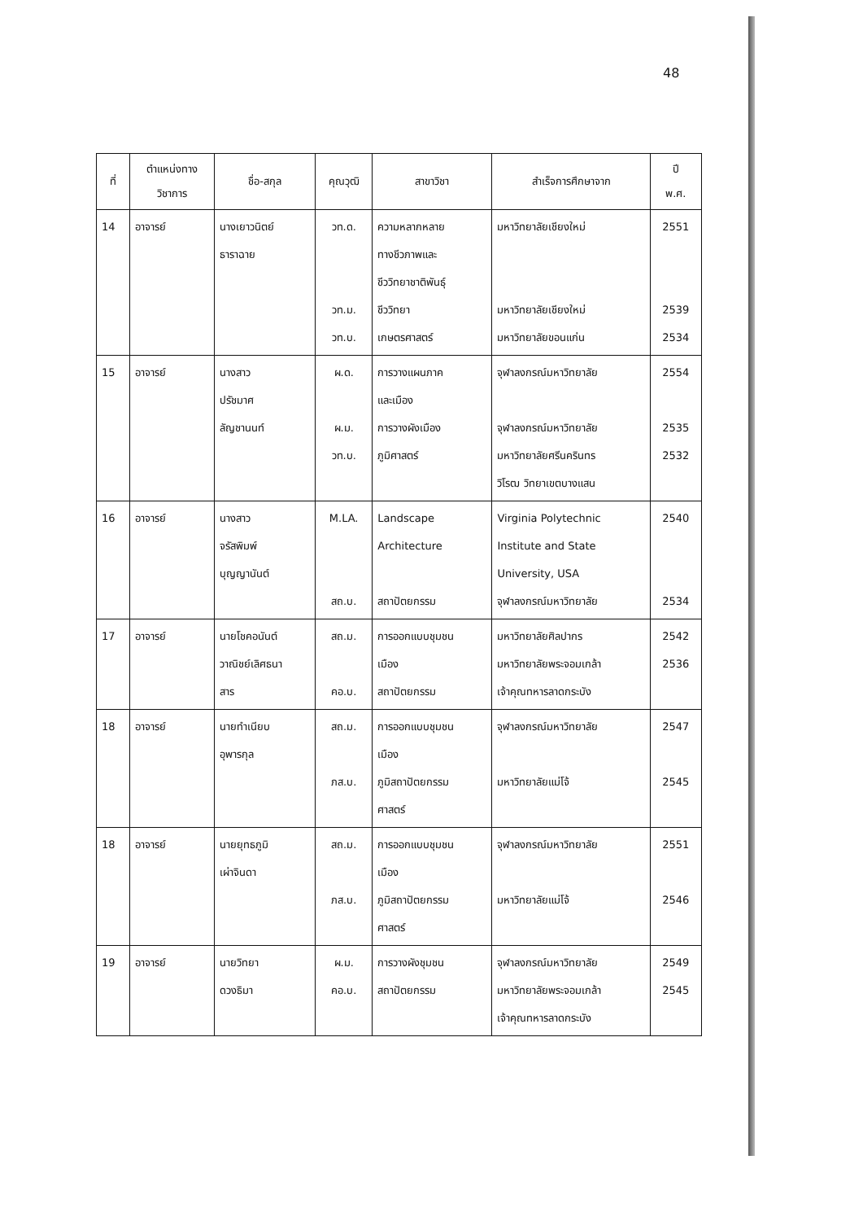48
| ที่ | ตำแหน่งทาง วิชาการ | ชื่อ-สกุล | คุณวุฒิ | สาขาวิชา | สำเร็จการศึกษาจาก | ปี พ.ศ. |
| --- | --- | --- | --- | --- | --- | --- |
| 14 | อาจารย์ | นางเยาวนิตย์ ธาราฉาย | วท.ด. วท.ม. วท.บ. | ความหลากหลาย ทางชีวภาพและ ชีววิทยาชาติพันธุ์ ชีววิทยา เกษตรศาสตร์ | มหาวิทยาลัยเชียงใหม่ มหาวิทยาลัยเชียงใหม่ มหาวิทยาลัยขอนแก่น | 2551 2539 2534 |
| 15 | อาจารย์ | นางสาว ปรัชมาศ ลัญชานนท์ | ผ.ด. ผ.ม. วท.บ. | การวางแผนภาค และเมือง การวางผังเมือง ภูมิศาสตร์ | จุฬาลงกรณ์มหาวิทยาลัย จุฬาลงกรณ์มหาวิทยาลัย มหาวิทยาลัยศรีนครินทร วิโรฒ วิทยาเขตบางแสน | 2554 2535 2532 |
| 16 | อาจารย์ | นางสาว จรัสพิมพ์ บุญญานันต์ | M.LA. สถ.บ. | Landscape Architecture สถาปัตยกรรม | Virginia Polytechnic Institute and State University, USA จุฬาลงกรณ์มหาวิทยาลัย | 2540 2534 |
| 17 | อาจารย์ | นายโชคอนันต์ วาณิชย์เลิศธนา สาร | สถ.ม. คอ.บ. | การออกแบบชุมชน เมือง สถาปัตยกรรม | มหาวิทยาลัยศิลปากร มหาวิทยาลัยพระจอมเกล้า เจ้าคุณทหารลาดกระบัง | 2542 2536 |
| 18 | อาจารย์ | นายทำเนียบ อุพารกุล | สถ.ม. ภส.บ. | การออกแบบชุมชน เมือง ภูมิสถาปัตยกรรม ศาสตร์ | จุฬาลงกรณ์มหาวิทยาลัย มหาวิทยาลัยแม่โจ้ | 2547 2545 |
| 18 | อาจารย์ | นายยุทธภูมิ เผ่าจินดา | สถ.ม. ภส.บ. | การออกแบบชุมชน เมือง ภูมิสถาปัตยกรรม ศาสตร์ | จุฬาลงกรณ์มหาวิทยาลัย มหาวิทยาลัยแม่โจ้ | 2551 2546 |
| 19 | อาจารย์ | นายวิทยา ดวงธิมา | ผ.ม. คอ.บ. | การวางผังชุมชน สถาปัตยกรรม | จุฬาลงกรณ์มหาวิทยาลัย มหาวิทยาลัยพระจอมเกล้า เจ้าคุณทหารลาดกระบัง | 2549 2545 |